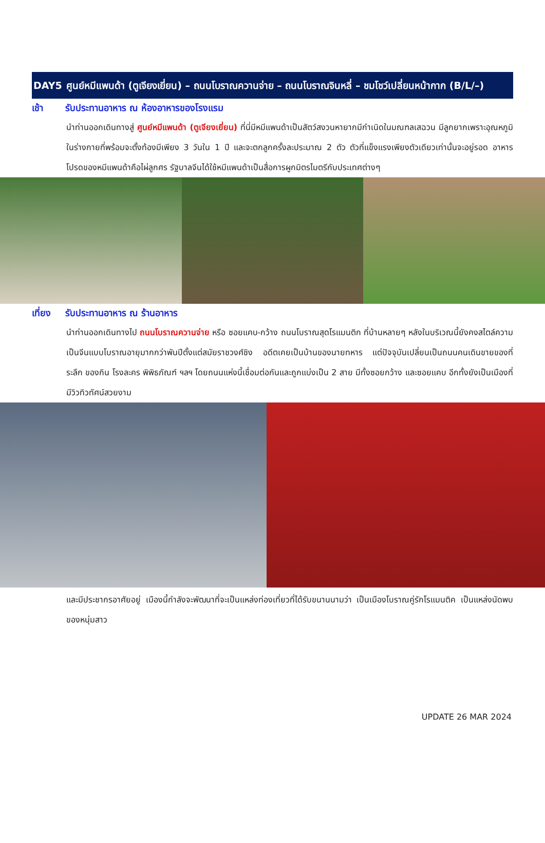DAY5 ศูนย์หมีแพนด้า (ตูเจียงเยี่ยน) – ถนนโบราณควานจ่าย – ถนนโบราณจินหลี่ – ชมโชว์เปลี่ยนหน้ากาก (B/L/–)
เช้า รับประทานอาหาร ณ ห้องอาหารของโรงแรม
นำท่านออกเดินทางสู่ ศูนย์หมีแพนด้า (ตูเจียงเยี่ยน) ที่นี่มีหมีแพนด้าเป็นสัตว์สงวนหายากมีกำเนิดในมณฑลเสฉวน มีลูกยากเพราะอุณหภูมิในร่างกายที่พร้อมจะตั้งท้องมีเพียง 3 วันใน 1 ปี และจะตกลูกครั้งละประมาณ 2 ตัว ตัวที่แข็งแรงเพียงตัวเดียวเท่านั้นจะอยู่รอด อาหารโปรดของหมีแพนด้าคือไผ่ลูกศร รัฐบาลจีนได้ใช้หมีแพนด้าเป็นสื่อการผูกมิตรไมตรีกับประเทศต่างๆ
เที่ยง รับประทานอาหาร ณ ร้านอาหาร
นำท่านออกเดินทางไป ถนนโบราณควานจ่าย หรือ ซอยแคบ-กว้าง ถนนโบราณสุดโรแมนติก ที่บ้านหลายๆ หลังในบริเวณนี้ยังคงสไตล์ความเป็นจีนแบบโบราณอายุมากกว่าพันปีตั้งแต่สมัยราชวงศ์ชิง อดีตเคยเป็นบ้านของนายทหาร แต่ปัจจุบันเปลี่ยนเป็นถนนคนเดินขายของที่ระลึก ของกิน โรงละคร พิพิธภัณฑ์ ฯลฯ โดยถนนแห่งนี้เชื่อมต่อกันและถูกแบ่งเป็น 2 สาย มีทั้งซอยกว้าง และซอยแคบ อีกทั้งยังเป็นเมืองที่มีวิวทิวทัศน์สวยงาม
และมีประชากรอาศัยอยู่ เมืองนี้กำลังจะพัฒนาที่จะเป็นแหล่งท่องเที่ยวที่ได้รับขนานนามว่า เป็นเมืองโบราณคู่รักโรแมนติค เป็นแหล่งนัดพบของหนุ่มสาว
UPDATE 26 MAR 2024